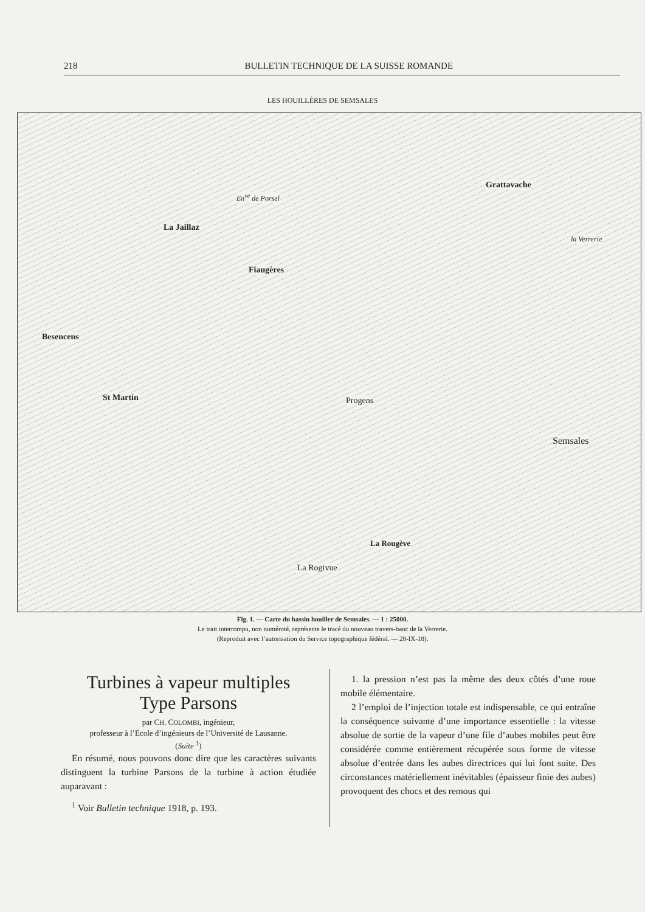218 BULLETIN TECHNIQUE DE LA SUISSE ROMANDE
LES HOUILLÈRES DE SEMSALES
Besencens
La Jaillaz
Fiaugères
St Martin Progens
Grattavache
Semsales
La Rougève
La Rogivue
la Verrerie
En<sup>ve</sup> de Porsel
Fig. 1. — Carte du bassin houiller de Semsales. — 1 : 25000.
Le trait interrompu, non numéroté, représente le tracé du nouveau travers-banc de la Verrerie.
(Reproduit avec l’autorisation du Service topographique fédéral. — 28-IX-18).
Turbines à vapeur multiples
Type Parsons
par CH. COLOMBI, ingénieur,
professeur à l’Ecole d’ingénieurs de l’Université de Lausanne.
(Suite <sup>1</sup>)
En résumé, nous pouvons donc dire que les caractères suivants distinguent la turbine Parsons de la turbine à action étudiée auparavant :
<sup>1</sup> Voir Bulletin technique 1918, p. 193.
1. la pression n’est pas la même des deux côtés d’une roue mobile élémentaire.
2 l’emploi de l’injection totale est indispensable, ce qui entraîne la conséquence suivante d’une importance essentielle : la vitesse absolue de sortie de la vapeur d’une file d’aubes mobiles peut être considérée comme entièrement récupérée sous forme de vitesse absolue d’entrée dans les aubes directrices qui lui font suite. Des circonstances matériellement inévitables (épaisseur finie des aubes) provoquent des chocs et des remous qui